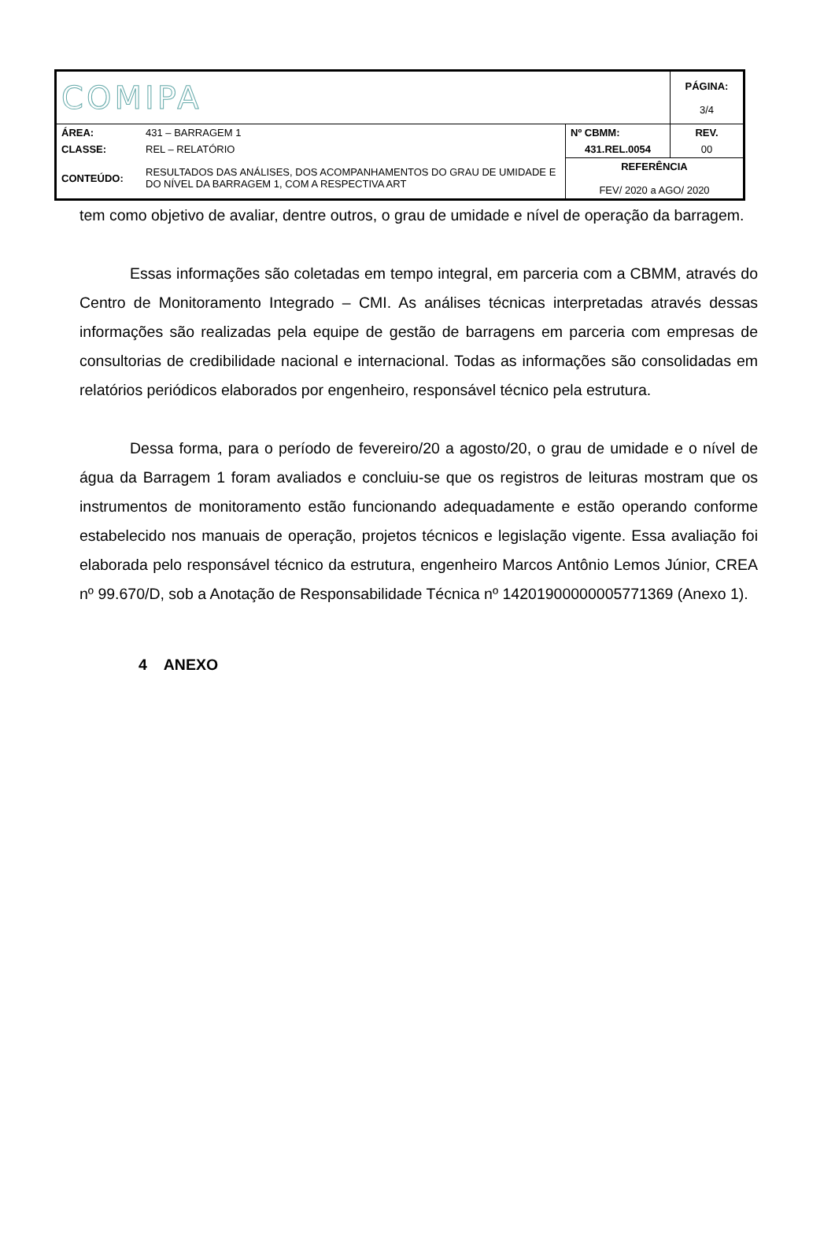| COMIPA | | | PÁGINA: 3/4 |
| ÁREA: | 431 – BARRAGEM 1 | Nº CBMM: | REV. |
| CLASSE: | REL – RELATÓRIO | 431.REL.0054 | 00 |
| CONTEÚDO: | RESULTADOS DAS ANÁLISES, DOS ACOMPANHAMENTOS DO GRAU DE UMIDADE E DO NÍVEL DA BARRAGEM 1, COM A RESPECTIVA ART | REFERÊNCIA FEV/ 2020 a AGO/ 2020 | |
tem como objetivo de avaliar, dentre outros, o grau de umidade e nível de operação da barragem.
Essas informações são coletadas em tempo integral, em parceria com a CBMM, através do Centro de Monitoramento Integrado – CMI. As análises técnicas interpretadas através dessas informações são realizadas pela equipe de gestão de barragens em parceria com empresas de consultorias de credibilidade nacional e internacional. Todas as informações são consolidadas em relatórios periódicos elaborados por engenheiro, responsável técnico pela estrutura.
Dessa forma, para o período de fevereiro/20 a agosto/20, o grau de umidade e o nível de água da Barragem 1 foram avaliados e concluiu-se que os registros de leituras mostram que os instrumentos de monitoramento estão funcionando adequadamente e estão operando conforme estabelecido nos manuais de operação, projetos técnicos e legislação vigente. Essa avaliação foi elaborada pelo responsável técnico da estrutura, engenheiro Marcos Antônio Lemos Júnior, CREA nº 99.670/D, sob a Anotação de Responsabilidade Técnica nº 14201900000005771369 (Anexo 1).
4 ANEXO